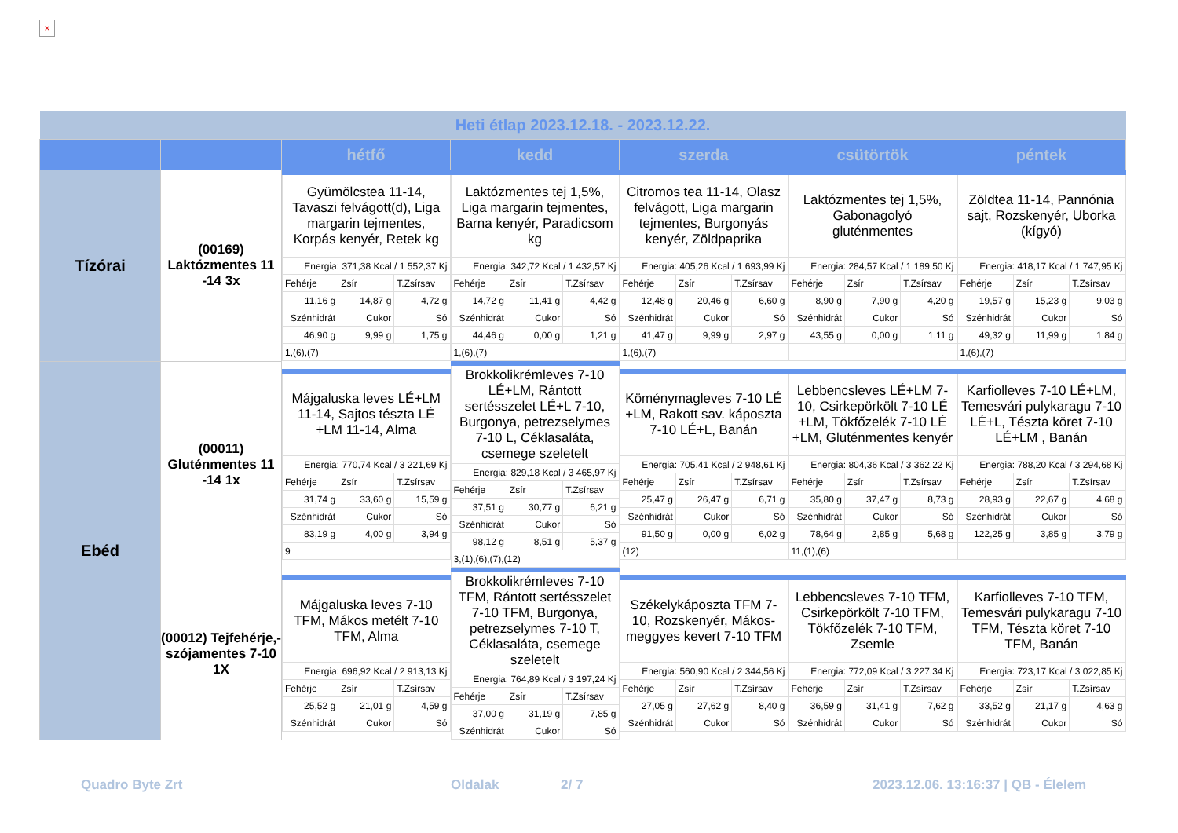×
| Heti étlap 2023.12.18. - 2023.12.22. | | | | | | |
| | | hétfő | kedd | szerda | csütörtök | péntek |
| Tízórai | (00169) Laktózmentes 11 -14 3x | / Gyümölcstea 11-14, Tavaszi felvágott(d), Liga margarin tejmentes, Korpás kenyér, Retek kg / / / / Energia: 371,38 Kcal / 1 552,37 Kj / / / / Fehérje / Zsír / T.Zsírsav / / 11,16 g / 14,87 g / 4,72 g / / Szénhidrát / Cukor / Só / / 46,90 g / 9,99 g / 1,75 g / / 1,(6),(7) / / / | / Laktózmentes tej 1,5%, Liga margarin tejmentes, Barna kenyér, Paradicsom kg / / / / Energia: 342,72 Kcal / 1 432,57 Kj / / / / Fehérje / Zsír / T.Zsírsav / / 14,72 g / 11,41 g / 4,42 g / / Szénhidrát / Cukor / Só / / 44,46 g / 0,00 g / 1,21 g / / 1,(6),(7) / / / | / Citromos tea 11-14, Olasz felvágott, Liga margarin tejmentes, Burgonyás kenyér, Zöldpaprika / / / / Energia: 405,26 Kcal / 1 693,99 Kj / / / / Fehérje / Zsír / T.Zsírsav / / 12,48 g / 20,46 g / 6,60 g / / Szénhidrát / Cukor / Só / / 41,47 g / 9,99 g / 2,97 g / / 1,(6),(7) / / / | / Laktózmentes tej 1,5%, Gabonagolyó gluténmentes / / / / Energia: 284,57 Kcal / 1 189,50 Kj / / / / Fehérje / Zsír / T.Zsírsav / / 8,90 g / 7,90 g / 4,20 g / / Szénhidrát / Cukor / Só / / 43,55 g / 0,00 g / 1,11 g / | / Zöldtea 11-14, Pannónia sajt, Rozskenyér, Uborka (kígyó) / / / / Energia: 418,17 Kcal / 1 747,95 Kj / / / / Fehérje / Zsír / T.Zsírsav / / 19,57 g / 15,23 g / 9,03 g / / Szénhidrát / Cukor / Só / / 49,32 g / 11,99 g / 1,84 g / / 1,(6),(7) / / / |
| Ebéd | (00011) Gluténmentes 11 -14 1x | / Májgaluska leves LÉ+LM 11-14, Sajtos tészta LÉ +LM 11-14, Alma / / / / Energia: 770,74 Kcal / 3 221,69 Kj / / / / Fehérje / Zsír / T.Zsírsav / / 31,74 g / 33,60 g / 15,59 g / / Szénhidrát / Cukor / Só / / 83,19 g / 4,00 g / 3,94 g / / 9 / / / | / Brokkolikrémleves 7-10 LÉ+LM, Rántott sertésszelet LÉ+L 7-10, Burgonya, petrezselymes 7-10 L, Céklasaláta, csemege szeletelt / / / / Energia: 829,18 Kcal / 3 465,97 Kj / / / / Fehérje / Zsír / T.Zsírsav / / 37,51 g / 30,77 g / 6,21 g / / Szénhidrát / Cukor / Só / / 98,12 g / 8,51 g / 5,37 g / / 3,(1),(6),(7),(12) / / / | / Köménymagleves 7-10 LÉ +LM, Rakott sav. káposzta 7-10 LÉ+L, Banán / / / / Energia: 705,41 Kcal / 2 948,61 Kj / / / / Fehérje / Zsír / T.Zsírsav / / 25,47 g / 26,47 g / 6,71 g / / Szénhidrát / Cukor / Só / / 91,50 g / 0,00 g / 6,02 g / / (12) / / / | / Lebbencsleves LÉ+LM 7-10, Csirkepörkölt 7-10 LÉ +LM, Tökfőzelék 7-10 LÉ +LM, Gluténmentes kenyér / / / / Energia: 804,36 Kcal / 3 362,22 Kj / / / / Fehérje / Zsír / T.Zsírsav / / 35,80 g / 37,47 g / 8,73 g / / Szénhidrát / Cukor / Só / / 78,64 g / 2,85 g / 5,68 g / / 11,(1),(6) / / / | / Karfiolleves 7-10 LÉ+LM, Temesvári pulykaragu 7-10 LÉ+L, Tészta köret 7-10 LÉ+LM , Banán / / / / Energia: 788,20 Kcal / 3 294,68 Kj / / / / Fehérje / Zsír / T.Zsírsav / / 28,93 g / 22,67 g / 4,68 g / / Szénhidrát / Cukor / Só / / 122,25 g / 3,85 g / 3,79 g / |
| | (00012) Tejfehérje,-szójamentes 7-10 1X | / Májgaluska leves 7-10 TFM, Mákos metélt 7-10 TFM, Alma / / / / Energia: 696,92 Kcal / 2 913,13 Kj / / / / Fehérje / Zsír / T.Zsírsav / / 25,52 g / 21,01 g / 4,59 g / / Szénhidrát / Cukor / Só / | / Brokkolikrémleves 7-10 TFM, Rántott sertésszelet 7-10 TFM, Burgonya, petrezselymes 7-10 T, Céklasaláta, csemege szeletelt / / / / Energia: 764,89 Kcal / 3 197,24 Kj / / / / Fehérje / Zsír / T.Zsírsav / / 37,00 g / 31,19 g / 7,85 g / / Szénhidrát / Cukor / Só / | / Székelykáposzta TFM 7-10, Rozskenyér, Mákos-meggyes kevert 7-10 TFM / / / / Energia: 560,90 Kcal / 2 344,56 Kj / / / / Fehérje / Zsír / T.Zsírsav / / 27,05 g / 27,62 g / 8,40 g / / Szénhidrát / Cukor / Só / | / Lebbencsleves 7-10 TFM, Csirkepörkölt 7-10 TFM, Tökfőzelék 7-10 TFM, Zsemle / / / / Energia: 772,09 Kcal / 3 227,34 Kj / / / / Fehérje / Zsír / T.Zsírsav / / 36,59 g / 31,41 g / 7,62 g / / Szénhidrát / Cukor / Só / | / Karfiolleves 7-10 TFM, Temesvári pulykaragu 7-10 TFM, Tészta köret 7-10 TFM, Banán / / / / Energia: 723,17 Kcal / 3 022,85 Kj / / / / Fehérje / Zsír / T.Zsírsav / / 33,52 g / 21,17 g / 4,63 g / / Szénhidrát / Cukor / Só / |
Quadro Byte Zrt Oldalak 2/ 7
2023.12.06. 13:16:37 | QB - Élelem